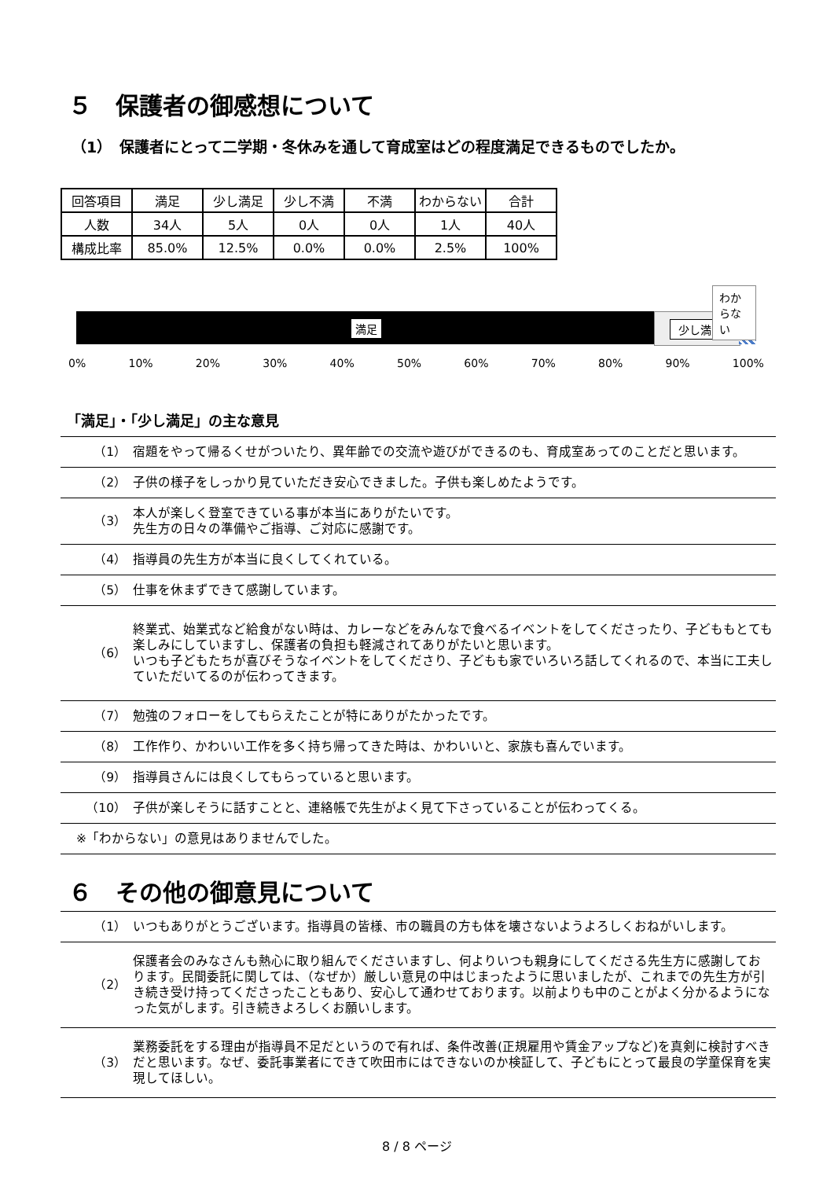５　保護者の御感想について
（1）　保護者にとって二学期・冬休みを通して育成室はどの程度満足できるものでしたか。
| 回答項目 | 満足 | 少し満足 | 少し不満 | 不満 | わからない | 合計 |
| 人数 | 34人 | 5人 | 0人 | 0人 | 1人 | 40人 |
| 構成比率 | 85.0% | 12.5% | 0.0% | 0.0% | 2.5% | 100% |
満足 少し満足
わからない
0% 10% 20% 30% 40% 50% 60% 70% 80% 90% 100%
「満足」・「少し満足」の主な意見
| （1） | 宿題をやって帰るくせがついたり、異年齢での交流や遊びができるのも、育成室あってのことだと思います。 |
| （2） | 子供の様子をしっかり見ていただき安心できました。子供も楽しめたようです。 |
| （3） | 本人が楽しく登室できている事が本当にありがたいです。 先生方の日々の準備やご指導、ご対応に感謝です。 |
| （4） | 指導員の先生方が本当に良くしてくれている。 |
| （5） | 仕事を休まずできて感謝しています。 |
| （6） | 終業式、始業式など給食がない時は、カレーなどをみんなで食べるイベントをしてくださったり、子どももとても楽しみにしていますし、保護者の負担も軽減されてありがたいと思います。 いつも子どもたちが喜びそうなイベントをしてくださり、子どもも家でいろいろ話してくれるので、本当に工夫していただいてるのが伝わってきます。 |
| （7） | 勉強のフォローをしてもらえたことが特にありがたかったです。 |
| （8） | 工作作り、かわいい工作を多く持ち帰ってきた時は、かわいいと、家族も喜んでいます。 |
| （9） | 指導員さんには良くしてもらっていると思います。 |
| （10） | 子供が楽しそうに話すことと、連絡帳で先生がよく見て下さっていることが伝わってくる。 |
| ※「わからない」の意見はありませんでした。 | |
６　その他の御意見について
| （1） | いつもありがとうございます。指導員の皆様、市の職員の方も体を壊さないようよろしくおねがいします。 |
| （2） | 保護者会のみなさんも熱心に取り組んでくださいますし、何よりいつも親身にしてくださる先生方に感謝しております。民間委託に関しては、（なぜか）厳しい意見の中はじまったように思いましたが、これまでの先生方が引き続き受け持ってくださったこともあり、安心して通わせております。以前よりも中のことがよく分かるようになった気がします。引き続きよろしくお願いします。 |
| （3） | 業務委託をする理由が指導員不足だというので有れば、条件改善(正規雇用や賃金アップなど)を真剣に検討すべきだと思います。なぜ、委託事業者にできて吹田市にはできないのか検証して、子どもにとって最良の学童保育を実現してほしい。 |
8 / 8 ページ